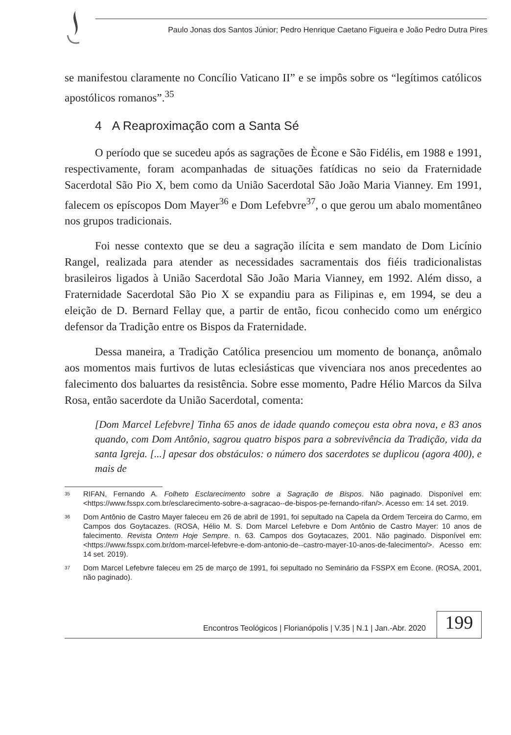Paulo Jonas dos Santos Júnior; Pedro Henrique Caetano Figueira e João Pedro Dutra Pires
se manifestou claramente no Concílio Vaticano II” e se impôs sobre os “legítimos católicos apostólicos romanos”.<sup>35</sup>
4 A Reaproximação com a Santa Sé
O período que se sucedeu após as sagrações de Ècone e São Fidélis, em 1988 e 1991, respectivamente, foram acompanhadas de situações fatídicas no seio da Fraternidade Sacerdotal São Pio X, bem como da União Sacerdotal São João Maria Vianney. Em 1991, falecem os epíscopos Dom Mayer<sup>36</sup> e Dom Lefebvre<sup>37</sup>, o que gerou um abalo momentâneo nos grupos tradicionais.
Foi nesse contexto que se deu a sagração ilícita e sem mandato de Dom Licínio Rangel, realizada para atender as necessidades sacramentais dos fiéis tradicionalistas brasileiros ligados à União Sacerdotal São João Maria Vianney, em 1992. Além disso, a Fraternidade Sacerdotal São Pio X se expandiu para as Filipinas e, em 1994, se deu a eleição de D. Bernard Fellay que, a partir de então, ficou conhecido como um enérgico defensor da Tradição entre os Bispos da Fraternidade.
Dessa maneira, a Tradição Católica presenciou um momento de bonança, anômalo aos momentos mais furtivos de lutas eclesiásticas que vivenciara nos anos precedentes ao falecimento dos baluartes da resistência. Sobre esse momento, Padre Hélio Marcos da Silva Rosa, então sacerdote da União Sacerdotal, comenta:
[Dom Marcel Lefebvre] Tinha 65 anos de idade quando começou esta obra nova, e 83 anos quando, com Dom Antônio, sagrou quatro bispos para a sobrevivência da Tradição, vida da santa Igreja. [...] apesar dos obstáculos: o número dos sacerdotes se duplicou (agora 400), e mais de
<sup>35</sup> RIFAN, Fernando A. Folheto Esclarecimento sobre a Sagração de Bispos. Não paginado. Disponível em: <https://www.fsspx.com.br/esclarecimento-sobre-a-sagracao--de-bispos-pe-fernando-rifan/>. Acesso em: 14 set. 2019.
<sup>36</sup> Dom Antônio de Castro Mayer faleceu em 26 de abril de 1991, foi sepultado na Capela da Ordem Terceira do Carmo, em Campos dos Goytacazes. (ROSA, Hélio M. S. Dom Marcel Lefebvre e Dom Antônio de Castro Mayer: 10 anos de falecimento. Revista Ontem Hoje Sempre. n. 63. Campos dos Goytacazes, 2001. Não paginado. Disponível em: <https://www.fsspx.com.br/dom-marcel-lefebvre-e-dom-antonio-de--castro-mayer-10-anos-de-falecimento/>. Acesso em: 14 set. 2019).
<sup>37</sup> Dom Marcel Lefebvre faleceu em 25 de março de 1991, foi sepultado no Seminário da FSSPX em Ècone. (ROSA, 2001, não paginado).
Encontros Teológicos | Florianópolis | V.35 | N.1 | Jan.-Abr. 2020
199